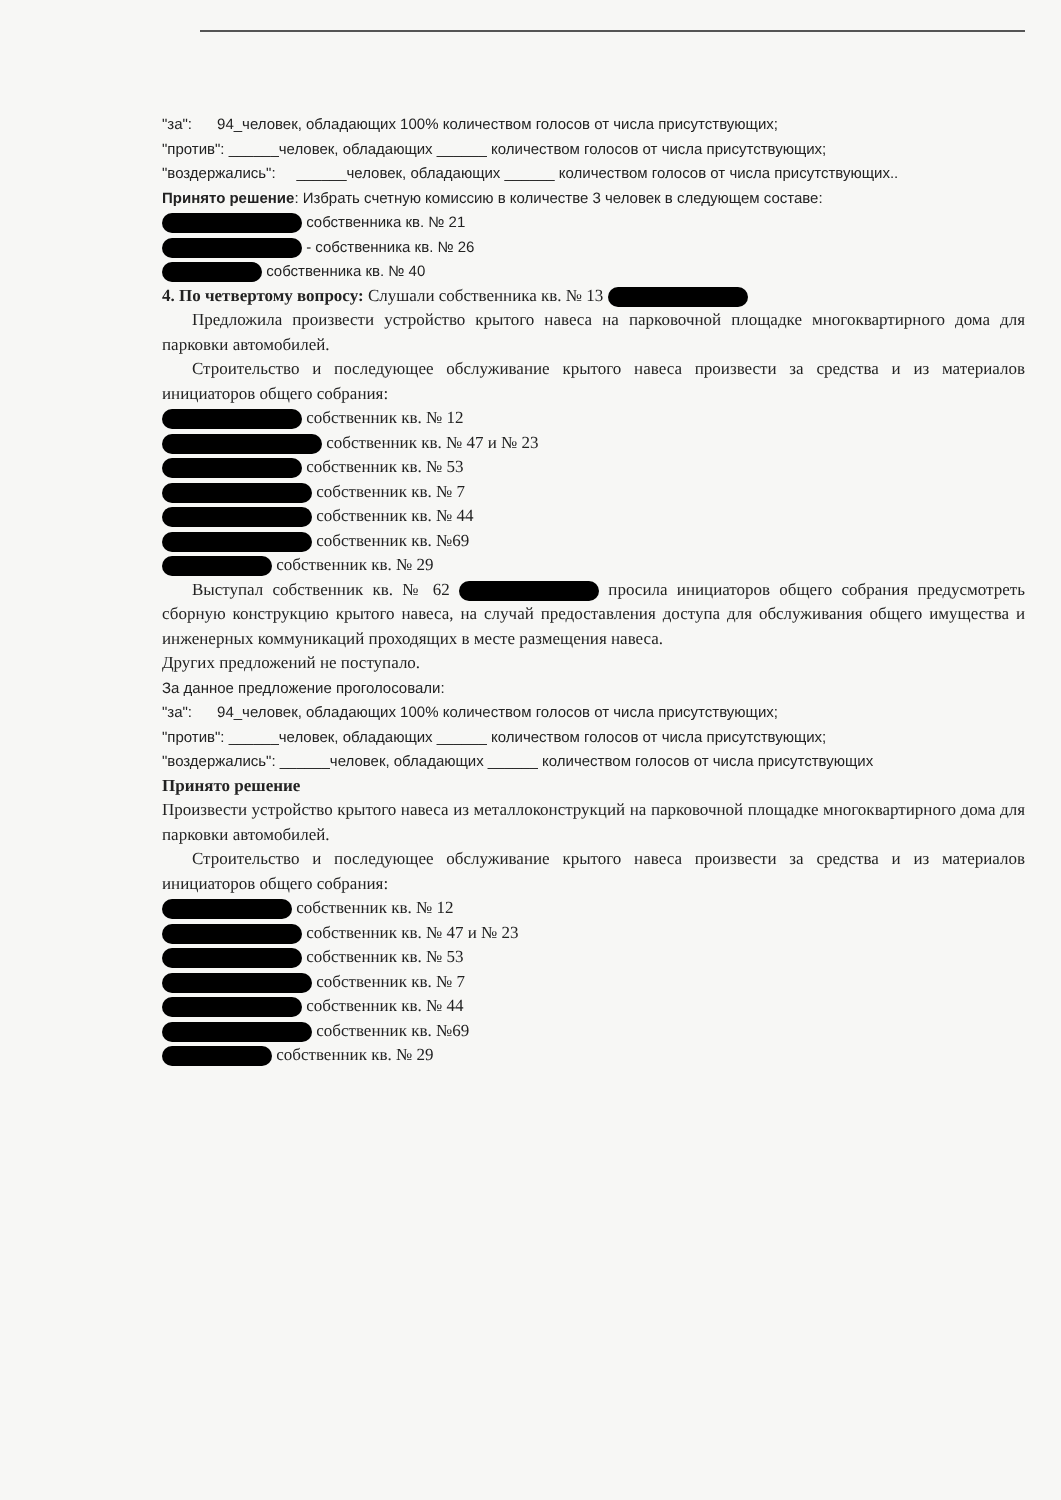"за": 94_человек, обладающих 100% количеством голосов от числа присутствующих;
"против": ______человек, обладающих ______ количеством голосов от числа присутствующих;
"воздержались": ______человек, обладающих ______ количеством голосов от числа присутствующих..
Принято решение: Избрать счетную комиссию в количестве 3 человек в следующем составе:
собственника кв. № 21
- собственника кв. № 26
собственника кв. № 40
4. По четвертому вопросу: Слушали собственника кв. № 13
Предложила произвести устройство крытого навеса на парковочной площадке многоквартирного дома для парковки автомобилей.
Строительство и последующее обслуживание крытого навеса произвести за средства и из материалов инициаторов общего собрания:
собственник кв. № 12
собственник кв. № 47 и № 23
собственник кв. № 53
собственник кв. № 7
собственник кв. № 44
собственник кв. №69
собственник кв. № 29
Выступал собственник кв. № 62 просила инициаторов общего собрания предусмотреть сборную конструкцию крытого навеса, на случай предоставления доступа для обслуживания общего имущества и инженерных коммуникаций проходящих в месте размещения навеса.
Других предложений не поступало.
За данное предложение проголосовали:
"за": 94_человек, обладающих 100% количеством голосов от числа присутствующих;
"против": ______человек, обладающих ______ количеством голосов от числа присутствующих;
"воздержались": ______человек, обладающих ______ количеством голосов от числа присутствующих
Принято решение
Произвести устройство крытого навеса из металлоконструкций на парковочной площадке многоквартирного дома для парковки автомобилей.
Строительство и последующее обслуживание крытого навеса произвести за средства и из материалов инициаторов общего собрания:
собственник кв. № 12
собственник кв. № 47 и № 23
собственник кв. № 53
собственник кв. № 7
собственник кв. № 44
собственник кв. №69
собственник кв. № 29